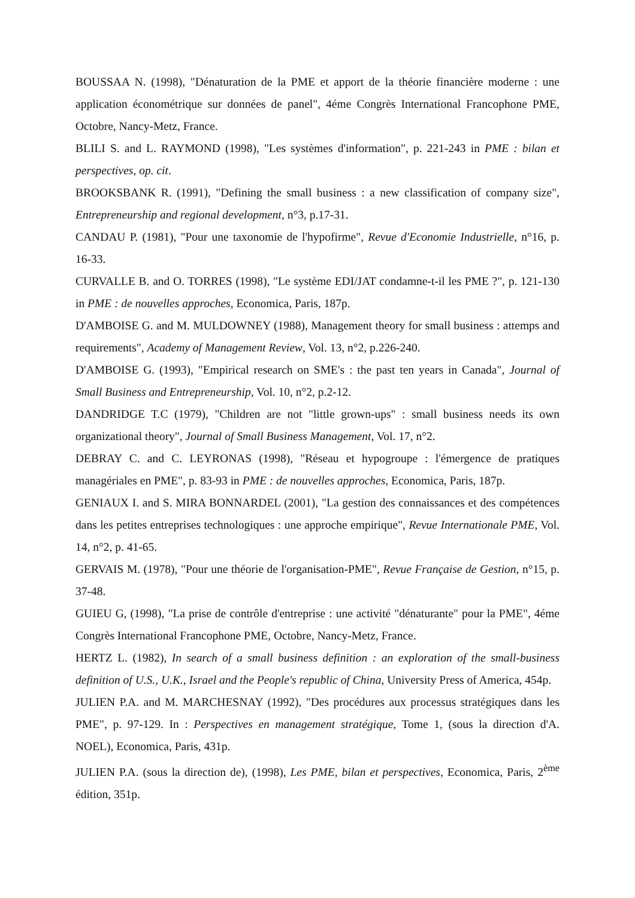BOUSSAA N. (1998), "Dénaturation de la PME et apport de la théorie financière moderne : une application économétrique sur données de panel", 4éme Congrès International Francophone PME, Octobre, Nancy-Metz, France.
BLILI S. and L. RAYMOND (1998), "Les systèmes d'information", p. 221-243 in PME : bilan et perspectives, op. cit.
BROOKSBANK R. (1991), "Defining the small business : a new classification of company size", Entrepreneurship and regional development, n°3, p.17-31.
CANDAU P. (1981), "Pour une taxonomie de l'hypofirme", Revue d'Economie Industrielle, n°16, p. 16-33.
CURVALLE B. and O. TORRES (1998), "Le système EDI/JAT condamne-t-il les PME ?", p. 121-130 in PME : de nouvelles approches, Economica, Paris, 187p.
D'AMBOISE G. and M. MULDOWNEY (1988), Management theory for small business : attemps and requirements", Academy of Management Review, Vol. 13, n°2, p.226-240.
D'AMBOISE G. (1993), "Empirical research on SME's : the past ten years in Canada", Journal of Small Business and Entrepreneurship, Vol. 10, n°2, p.2-12.
DANDRIDGE T.C (1979), "Children are not "little grown-ups" : small business needs its own organizational theory", Journal of Small Business Management, Vol. 17, n°2.
DEBRAY C. and C. LEYRONAS (1998), "Réseau et hypogroupe : l'émergence de pratiques managériales en PME", p. 83-93 in PME : de nouvelles approches, Economica, Paris, 187p.
GENIAUX I. and S. MIRA BONNARDEL (2001), "La gestion des connaissances et des compétences dans les petites entreprises technologiques : une approche empirique", Revue Internationale PME, Vol. 14, n°2, p. 41-65.
GERVAIS M. (1978), "Pour une théorie de l'organisation-PME", Revue Française de Gestion, n°15, p. 37-48.
GUIEU G, (1998), "La prise de contrôle d'entreprise : une activité "dénaturante" pour la PME", 4éme Congrès International Francophone PME, Octobre, Nancy-Metz, France.
HERTZ L. (1982), In search of a small business definition : an exploration of the small-business definition of U.S., U.K., Israel and the People's republic of China, University Press of America, 454p.
JULIEN P.A. and M. MARCHESNAY (1992), "Des procédures aux processus stratégiques dans les PME", p. 97-129. In : Perspectives en management stratégique, Tome 1, (sous la direction d'A. NOEL), Economica, Paris, 431p.
JULIEN P.A. (sous la direction de), (1998), Les PME, bilan et perspectives, Economica, Paris, 2<sup>ème</sup> édition, 351p.